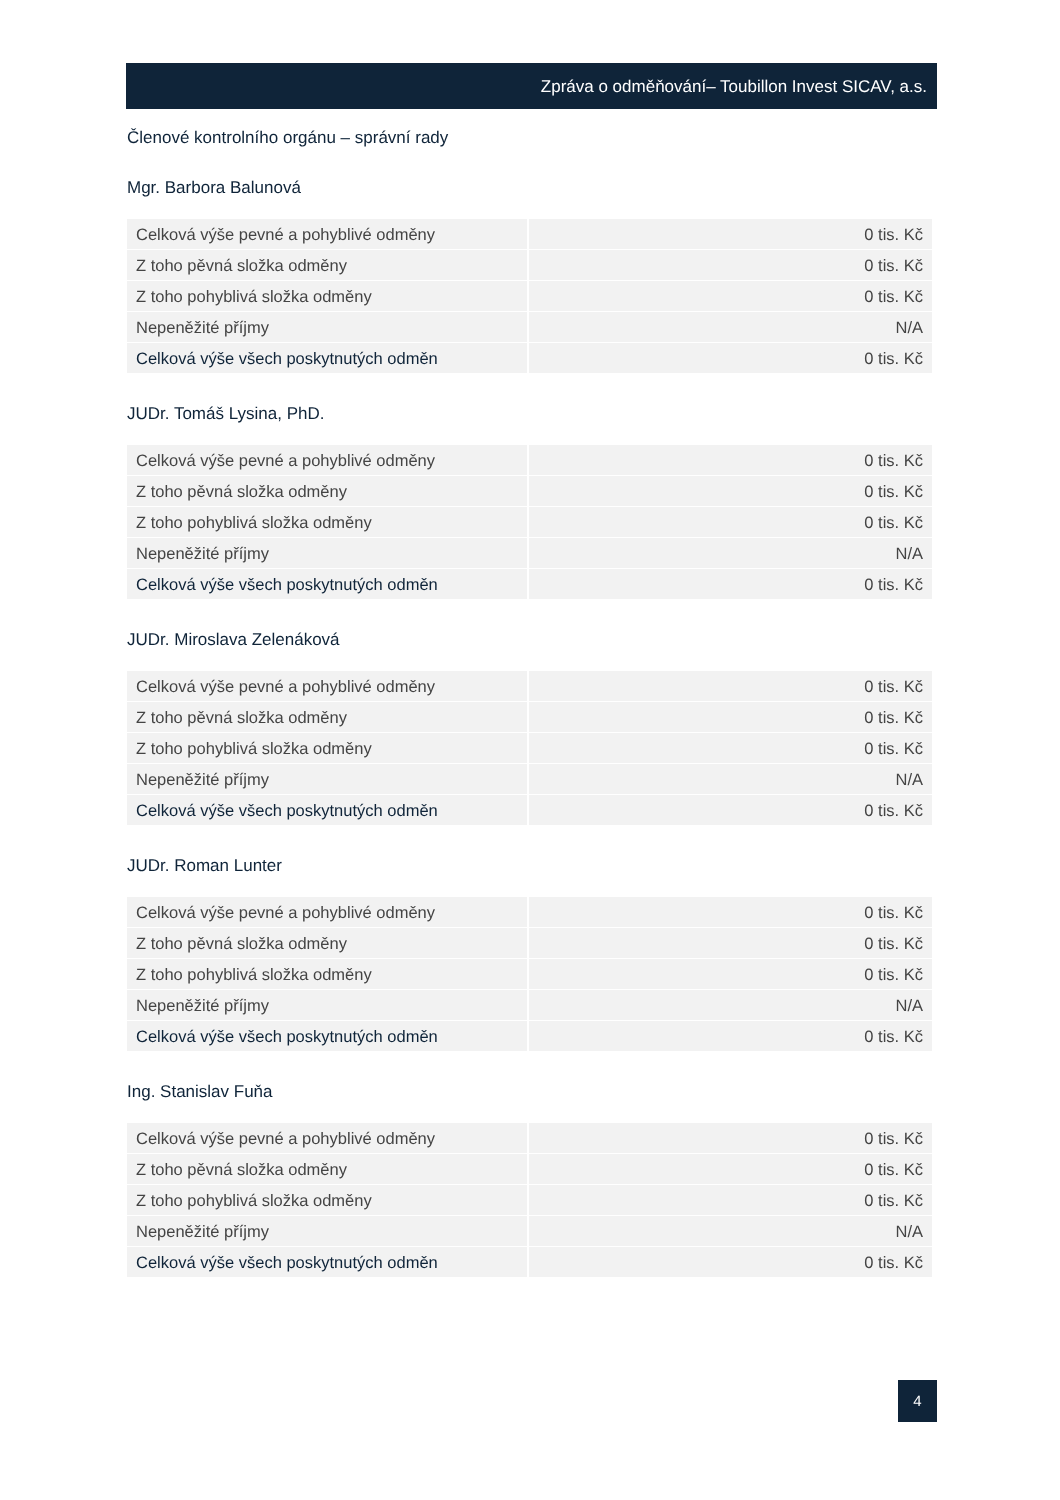Zpráva o odměňování– Toubillon Invest SICAV, a.s.
Členové kontrolního orgánu – správní rady
Mgr. Barbora Balunová
| Celková výše pevné a pohyblivé odměny | 0 tis. Kč |
| Z toho pěvná složka odměny | 0 tis. Kč |
| Z toho pohyblivá složka odměny | 0 tis. Kč |
| Nepeněžité příjmy | N/A |
| Celková výše všech poskytnutých odměn | 0 tis. Kč |
JUDr. Tomáš Lysina, PhD.
| Celková výše pevné a pohyblivé odměny | 0 tis. Kč |
| Z toho pěvná složka odměny | 0 tis. Kč |
| Z toho pohyblivá složka odměny | 0 tis. Kč |
| Nepeněžité příjmy | N/A |
| Celková výše všech poskytnutých odměn | 0 tis. Kč |
JUDr. Miroslava Zelenáková
| Celková výše pevné a pohyblivé odměny | 0 tis. Kč |
| Z toho pěvná složka odměny | 0 tis. Kč |
| Z toho pohyblivá složka odměny | 0 tis. Kč |
| Nepeněžité příjmy | N/A |
| Celková výše všech poskytnutých odměn | 0 tis. Kč |
JUDr. Roman Lunter
| Celková výše pevné a pohyblivé odměny | 0 tis. Kč |
| Z toho pěvná složka odměny | 0 tis. Kč |
| Z toho pohyblivá složka odměny | 0 tis. Kč |
| Nepeněžité příjmy | N/A |
| Celková výše všech poskytnutých odměn | 0 tis. Kč |
Ing. Stanislav Fuňa
| Celková výše pevné a pohyblivé odměny | 0 tis. Kč |
| Z toho pěvná složka odměny | 0 tis. Kč |
| Z toho pohyblivá složka odměny | 0 tis. Kč |
| Nepeněžité příjmy | N/A |
| Celková výše všech poskytnutých odměn | 0 tis. Kč |
4